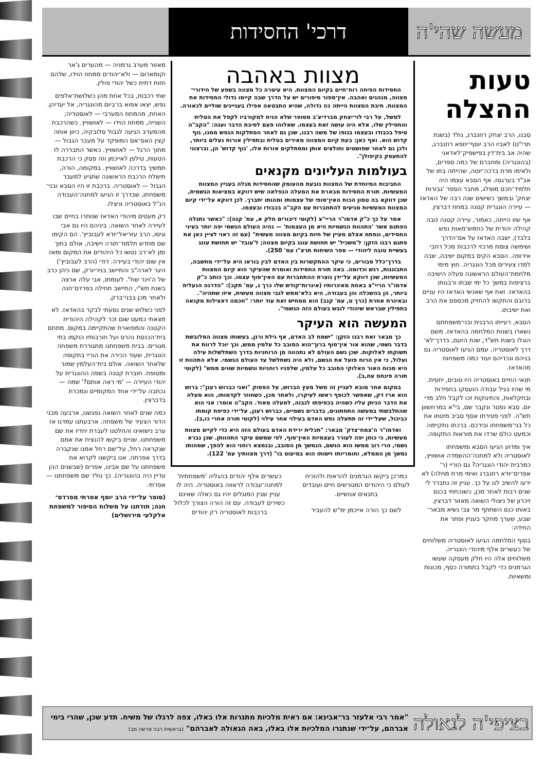מעשה שהי'ה
דרכי' החסידות
טעות
ההצלה
סבנו, הרב יצחק רוזנברג, נולד (בשנת תרי"ט) לאביו הרב יוסף־יוזפא רוזנברג, שהיה אב בית־דין בפישפיק־לאדאני (בהונגריה) ומחברם של כמה ספרים, ולאימו מרת ברכה־יוטה, שהייתה בתו של אב"ד בערגסז. אף הסבא עצמו היה תלמיד־חכם מופלג, מחבר הספר 'גבורות יצחק' ובמשך כשישים שנה רבה של האדאז — עיירה הונגרית קטנה במחוז דברצין.
אף שזו הייתה, כאמור, עיירה קטנה (ובה קהילה יהודית של כחמש־מאות נפש בלבד), ישבה האדאז על אם־הדרך ושימשה צומת מרכזי לרכבות מכל רחבי אירופה. הסבא הקים במקום ישיבה, שבה למדו צעירים מכל הונגריה. חוץ מימי מלחמת־העולם הראשונה פעלה הישיבה ברציפות במשך כל ימי שבתו ורבנותו בהאדאז. זאת אף שאנשי האדאז היו עניים ברובם והתקשו להחזיק מכספם את הרב ואת ישיבתו.
הסבא, רעייתו הרבנית ובני־משפחתם נשארו בשנות המלחמה בהאדאז. משם הוגלו בשנת תש"ד, שנת הזעם, בדרך־לא־דרך לאוסטריה. עמם הגיעו לאוסטריה גם בניהם ונכדיהם ועוד כמה משפחות מהאדאז.
תנאי החיים באוסטריה היו טובים, יחסית. מי שהיו בגיל עבודה הועסקו בחפירות ובחקלאות, והתינוקות זכו לקבל חלב מדי יום. סבא נפטר ונקבר שם, בי"א במרחשוון תש"ה. לפני פטירתו אסף סביב מיטתו את כל בני־משפחתו ובירכם. ברכתו נתקיימה וכמעט כולם שרדו את מוראות התקופה.
איך ומדוע הגיעו הסבא ומשפחתו לאוסטריה ולא למחנה־ההשמדה אושוויץ, כמרבית יהודי הונגריה? גם הוריי (ר' אפרים־יודא רוזנברג ואימי מרת מחלה) לא ידעו להשיב לנו על כך. עניין זה נתברר לי שנים רבות לאחר מכן, כשנכחתי בכנס זיכרון של ניצולי השואה מאזור דברצין. באותו כנס השתתף מר צבי נשיא מבאר־שבע, שערך מחקר בעניין ופתר את החידה:
בסוף המלחמה הגיעו לאוסטריה משלוחים של כעשרים אלף מיהודי הונגריה. משלוחים אלה היו חלק מעסקה שעשו הגרמנים כדי לקבל בתמורה כסף, מכונות ומשאיות.
מצוות באהבה
החסידות הפיחה רוח־חיים בקיום המצוות. היא עיטרה כל מצווה בשפע של הידורי־מצווה, מנהגים ואהבה. אין־ספור סיפורים יש על הדרך שבה קיימו גדולי החסידות את המצוות. חיבת המצוות הייתה כה גדולה, שהיא התבטאה אפילו בעניינים שוליים לכאורה.
למשל, על רבי לוי־יצחק מברדיצ'ב מסופר שלא הניח למקורביו לקפל את הטלית והתפילין שלו, אלא היה עושה זאת בעצמו. שאלוהו פעם לסיבת הדבר וענה: "הקב"ה טיפל בכבודו ובעצמו בגופו של משה רבנו, שכן גם לאחר הסתלקות הנפש ממנו, גוף קדוש הוא. ואף כאן: בעת קיום המצווה מאירים בטלית ובתפילין אורות נעלים ביותר, ולכן גם לאחר שפושטים וחולצים אותן ומסתלקים אורות אלו, 'גוף קדוש' הן, וברצוני להתעסק בקיפולן".
בעולמות העליונים מקנאים
החביבות המיוחדת של המצוות נובעת מהעומק שהחסידות מגלה בעניין המצוות המעשיות. תורת החסידות מבארת את המעלה הנפלאה שיש דווקא במציאות הגשמית, שכן דווקא בה טמון הכוח האין־סופי של עצמותו ומהותו יתברך. לכן דווקא על־ידי קיום המצוות המעשיות מגיעים להתחברות עם הקב"ה בכבודו ובעצמו.
אמר על כך כ"ק אדמו"ר הריי"צ (לקוטי דיבורים חלק א, עמ' קנה): "כאשר נתגלה הפתגם אשר 'התהוות הגשמיות היא מן העצמות' — נהיה העולם הגשמי יפה יותר בעיני החסידים, ונפתח אצלם מעיין של חיות בקיום מצווה מעשית" (עם זה ראוי לציין כאן את פתגם רבנו הזקן: ל'משכיל' יש תחושת עונג בקיום מצווה; ל'עובד' יש תחושת עונג בעשיית טובה ליהודי — ספר השיחות תרצ"ו עמ' 250).
בדרך־כלל סבורים, כי עיקר ההתקשרות בין האדם לבין בוראו היא על־ידי מחשבה, התבוננות, רגש וכדומה. באה תורת החסידות ואומרת שהעיקר הוא קיום המצוות המעשיות, שכן דווקא על־ידן נוצרת ההתחברות עם האין־סוף עצמו. וכך כותב כ"ק אדמו"ר הריי"צ באחת מאיגרותיו (איגרות־קודש שלו כרך ג, עמ' תקכ): "הדרגה הנעלית ביותר, הן בהשכלה והן בעבודה, היא כלא־ממש לגבי מצווה מעשית, איזו שתהיה". ובאיגרת אחרת (כרך ט, עמ' קנב) הוא ממחיש זאת עוד יותר: "חכמה דאצילות מקנאה בתפילין שבראש שיהודי לובש בעולם הזה הגשמי".
המעשה הוא העיקר
כך מבאר זאת רבנו הזקן: "ישמח לב האדם, אף גילת ורנן, בעשותו מצווה המלובשת בדבר גשמי, שהוא אור אין־סוף ברוך־הוא הסובב כל עלמין ממש, וכך יוכל לרוות את תשוקתו לאלוקות. שכן גשם העולם לא נתהווה מן הרוחניות בדרך השתלשלות עילה ועלול, כי אין הרוח פועל את הגשם, ולא היה נשתלשל עד העולם הגשמי. אלא התהוות זו היא מכוח האור האלוקי הסובב כל עלמין, שלפניו רוחניות וגשמיות שווים ממש" (לקוטי תורה פינחס עח,ב).
במקום אחר מובא לעניין זה משל מעץ הברוש, על הפסוק "ואני כברוש רענן": ברוש הוא ארז דק, שאפשר לכופף ראשו לעיקרו, ולאחר מכן, כשחוזר לקדמותו, הוא מעלה את הדבר הניתן עליו כשהיה בכפיפתו לגבוה, למעלה מאוד. הקב"ה אומר: אני הוא שהתלבשתי במעשה התחתונים, בדברים גשמיים, כברוש רענן, על־ידי כפיפת קומתו כביכול, שעל־ידי זה תתעלה נפש האדם בעילוי אחר עילוי (לקוטי תורה אחרי כו,ב).
ואדמו"ר ה'צמח־צדק' מבאר: "תכלית ירידת האדם בעולם הזה היא כדי לקיים מצוות מעשיות, כי כוחן יפה לעורר בעצמיות האין־סוף, לפי שמשם עיקר התהוותן. שכן נברא גשמי, הרי רוב ממשו הוא הגשם, הנמשך מן הסובב, ובנמצא רוחני הוא להפך, שמהותו נמשך מן הממלא, וחומריותו וישותו הוא במיעוט בו" (דרך מצוותיך עמ' 122).
כמו־כן ביקשו הגרמנים להראות ולהוכיח לעולם כי היהודים המגורשים חיים ועובדים בתנאים אנושיים.
לשם כך הורה אייכמן ימ"ש להעביר
כעשרים אלף יהודים בהגליה 'משפחתית' למחנה־עבודה לראווה באוסטריה. היה לו עניין שבין המוגלים יהיו גם כאלה שאינם כשירים לעבודה. עם זה הורה הצורך לכלול ברכבות לאוסטריה רק יהודים
מאזור מערב גרמניה — מהערים ג'אר וקומארום — ולא־יהודים ממחוז הוידו, שלהם חזות דתית כשל יהודי פולין.
שתי רכבות, בכל אחת מהן כשלושת־אלפים נפש, יצאו אפוא בו־ביום מהונגריה, אל יעדיהן. האחת, מהמחוז המערבי — לאוסטריה; השנייה, ממחוז הוידו — לאושוויץ. כשהרכבת מהמערב הגיעה לגבול סלובקיה, כיוון אותה קצין האס־אס המופקד על מעבר הגבול — מתוך הרגל — לאושוויץ. כאשר התבררה לו הטעות, טילפן לאייכמן וזה פסק כי הרכבת תמשיך בדרכה לאושוויץ. במקומה, הורה, תישלח הרכבת הראשונה שתגיע למעבר הגבול — לאוסטריה. ברכבת זו היו הסבא ובני־משפחתו, שבדרך זו הגיעו למחנה־העבודה הנ"ל באוסטריה וניצלו.
רק מעטים מיהודי האדאז שנותרו בחיים שבו לעיירה לאחר השואה. ביניהם היו גם אבי וגיסו, הרב עזריאל־יודא לעבוביץ'. הם הקימו שם מחדש תלמוד־תורה וישיבה, אולם בתוך זמן לא־רב נטשו כל היהודים את המקום ומאז אין שום יהודי בעיירה. דודי (הרב לעבוביץ') היגר לארה"ב והתיישב בניו־יורק, שם כיהן כרב של ה'וינר שול'. לעומתו, אבי עלה ארצה בשנת תש"י, התיישב תחילה בפרדס־חנה ולאחר מכן בבני־ברק.
לפני כשלוש שנים נסעתי לבקר בהאדאז. לא מצאתי כמעט שום זכר לקהילה היהודית הקטנה והמפוארת שהתקיימה במקום. מתחם בית־הכנסת נהרס ועל חורבותיו הוקמו בתי מגורים. בבית משפחתנו מתגוררת משפחה הונגרית, שעוד הכירה את הוריי בתקופה שלאחר השואה. אולם בית־העלמין שמור ומטופח. חוברת קטנה בשפה ההונגרית על יהודי העיירה — 'מי ראה אותם?' שמה — נכתבה על־ידי אחד המקומיים ונמכרת בדברצין.
כמה שנים לאחר השואה נפגשנו, ארבעה מבני הדור הצעיר של משפחה. ארבעתנו עמדנו אז ערב נישואינו והחלטנו לעברת יחדיו את שם משפחתנו. שניים ביקשו להנציח את אמם שנקראה רחל, על־שם רחל אמנו שנקברה בדרך אפרתה. אנו ביקשנו לקרוא את משפחתנו על שם אבינו, אפרים (שבשנים ההן עדיין היה בהונגריה). כך נולד שם משפחתנו — אפרתי.
(סופר על־ידי הרב יוסף אפרתי מפרדס־חנה; תודתנו על משלוח הסיפור למשפחת אלקלעי מירושלים)
בציפי'ה לגאולה
"אמר רבי אלעזר בר־אבינא: אם ראית מלכיות מתגרות אלו באלו, צפה לרגלו של משיח. תדע שכן, שהרי בימי אברהם, על־ידי שנתגרו המלכיות אלו באלו, באה הגאולה לאברהם" (בראשית רבה פרשה מב)